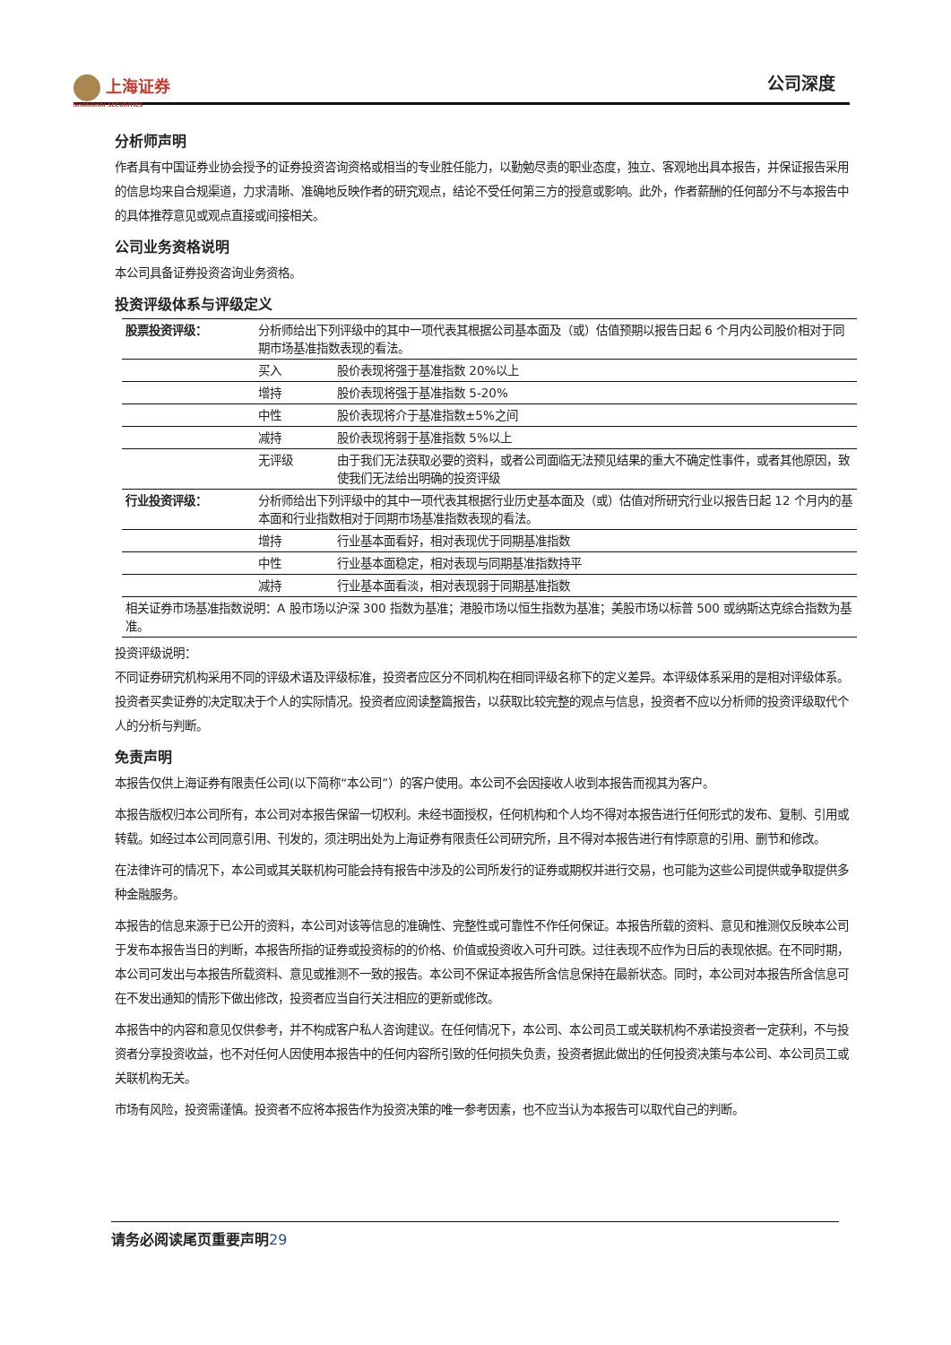上海证券
SHANGHAI SECURITIES
公司深度
分析师声明
作者具有中国证券业协会授予的证券投资咨询资格或相当的专业胜任能力，以勤勉尽责的职业态度，独立、客观地出具本报告，并保证报告采用的信息均来自合规渠道，力求清晰、准确地反映作者的研究观点，结论不受任何第三方的授意或影响。此外，作者薪酬的任何部分不与本报告中的具体推荐意见或观点直接或间接相关。
公司业务资格说明
本公司具备证券投资咨询业务资格。
投资评级体系与评级定义
| 股票投资评级： | 分析师给出下列评级中的其中一项代表其根据公司基本面及（或）估值预期以报告日起 6 个月内公司股价相对于同期市场基准指数表现的看法。 | |
| | 买入 | 股价表现将强于基准指数 20%以上 |
| | 增持 | 股价表现将强于基准指数 5-20% |
| | 中性 | 股价表现将介于基准指数±5%之间 |
| | 减持 | 股价表现将弱于基准指数 5%以上 |
| | 无评级 | 由于我们无法获取必要的资料，或者公司面临无法预见结果的重大不确定性事件，或者其他原因，致使我们无法给出明确的投资评级 |
| 行业投资评级： | 分析师给出下列评级中的其中一项代表其根据行业历史基本面及（或）估值对所研究行业以报告日起 12 个月内的基本面和行业指数相对于同期市场基准指数表现的看法。 | |
| | 增持 | 行业基本面看好，相对表现优于同期基准指数 |
| | 中性 | 行业基本面稳定，相对表现与同期基准指数持平 |
| | 减持 | 行业基本面看淡，相对表现弱于同期基准指数 |
| 相关证券市场基准指数说明：A 股市场以沪深 300 指数为基准；港股市场以恒生指数为基准；美股市场以标普 500 或纳斯达克综合指数为基准。 | | |
投资评级说明：
不同证券研究机构采用不同的评级术语及评级标准，投资者应区分不同机构在相同评级名称下的定义差异。本评级体系采用的是相对评级体系。投资者买卖证券的决定取决于个人的实际情况。投资者应阅读整篇报告，以获取比较完整的观点与信息，投资者不应以分析师的投资评级取代个人的分析与判断。
免责声明
本报告仅供上海证券有限责任公司(以下简称“本公司”）的客户使用。本公司不会因接收人收到本报告而视其为客户。
本报告版权归本公司所有，本公司对本报告保留一切权利。未经书面授权，任何机构和个人均不得对本报告进行任何形式的发布、复制、引用或转载。如经过本公司同意引用、刊发的，须注明出处为上海证券有限责任公司研究所，且不得对本报告进行有悖原意的引用、删节和修改。
在法律许可的情况下，本公司或其关联机构可能会持有报告中涉及的公司所发行的证券或期权并进行交易，也可能为这些公司提供或争取提供多种金融服务。
本报告的信息来源于已公开的资料，本公司对该等信息的准确性、完整性或可靠性不作任何保证。本报告所载的资料、意见和推测仅反映本公司于发布本报告当日的判断，本报告所指的证券或投资标的的价格、价值或投资收入可升可跌。过往表现不应作为日后的表现依据。在不同时期，本公司可发出与本报告所载资料、意见或推测不一致的报告。本公司不保证本报告所含信息保持在最新状态。同时，本公司对本报告所含信息可在不发出通知的情形下做出修改，投资者应当自行关注相应的更新或修改。
本报告中的内容和意见仅供参考，并不构成客户私人咨询建议。在任何情况下，本公司、本公司员工或关联机构不承诺投资者一定获利，不与投资者分享投资收益，也不对任何人因使用本报告中的任何内容所引致的任何损失负责，投资者据此做出的任何投资决策与本公司、本公司员工或关联机构无关。
市场有风险，投资需谨慎。投资者不应将本报告作为投资决策的唯一参考因素，也不应当认为本报告可以取代自己的判断。
请务必阅读尾页重要声明29